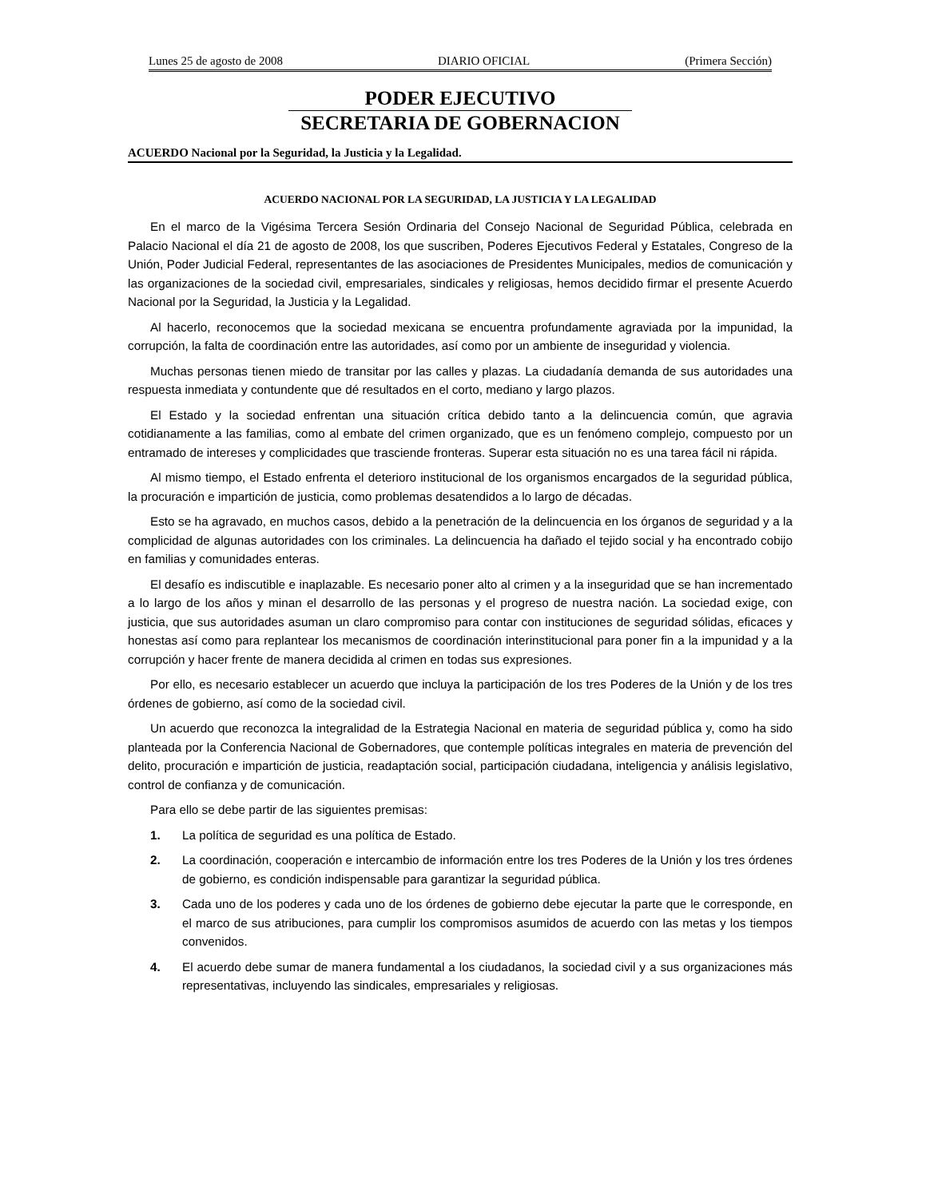Lunes 25 de agosto de 2008 DIARIO OFICIAL (Primera Sección)
PODER EJECUTIVO
SECRETARIA DE GOBERNACION
ACUERDO Nacional por la Seguridad, la Justicia y la Legalidad.
ACUERDO NACIONAL POR LA SEGURIDAD, LA JUSTICIA Y LA LEGALIDAD
En el marco de la Vigésima Tercera Sesión Ordinaria del Consejo Nacional de Seguridad Pública, celebrada en Palacio Nacional el día 21 de agosto de 2008, los que suscriben, Poderes Ejecutivos Federal y Estatales, Congreso de la Unión, Poder Judicial Federal, representantes de las asociaciones de Presidentes Municipales, medios de comunicación y las organizaciones de la sociedad civil, empresariales, sindicales y religiosas, hemos decidido firmar el presente Acuerdo Nacional por la Seguridad, la Justicia y la Legalidad.
Al hacerlo, reconocemos que la sociedad mexicana se encuentra profundamente agraviada por la impunidad, la corrupción, la falta de coordinación entre las autoridades, así como por un ambiente de inseguridad y violencia.
Muchas personas tienen miedo de transitar por las calles y plazas. La ciudadanía demanda de sus autoridades una respuesta inmediata y contundente que dé resultados en el corto, mediano y largo plazos.
El Estado y la sociedad enfrentan una situación crítica debido tanto a la delincuencia común, que agravia cotidianamente a las familias, como al embate del crimen organizado, que es un fenómeno complejo, compuesto por un entramado de intereses y complicidades que trasciende fronteras. Superar esta situación no es una tarea fácil ni rápida.
Al mismo tiempo, el Estado enfrenta el deterioro institucional de los organismos encargados de la seguridad pública, la procuración e impartición de justicia, como problemas desatendidos a lo largo de décadas.
Esto se ha agravado, en muchos casos, debido a la penetración de la delincuencia en los órganos de seguridad y a la complicidad de algunas autoridades con los criminales. La delincuencia ha dañado el tejido social y ha encontrado cobijo en familias y comunidades enteras.
El desafío es indiscutible e inaplazable. Es necesario poner alto al crimen y a la inseguridad que se han incrementado a lo largo de los años y minan el desarrollo de las personas y el progreso de nuestra nación. La sociedad exige, con justicia, que sus autoridades asuman un claro compromiso para contar con instituciones de seguridad sólidas, eficaces y honestas así como para replantear los mecanismos de coordinación interinstitucional para poner fin a la impunidad y a la corrupción y hacer frente de manera decidida al crimen en todas sus expresiones.
Por ello, es necesario establecer un acuerdo que incluya la participación de los tres Poderes de la Unión y de los tres órdenes de gobierno, así como de la sociedad civil.
Un acuerdo que reconozca la integralidad de la Estrategia Nacional en materia de seguridad pública y, como ha sido planteada por la Conferencia Nacional de Gobernadores, que contemple políticas integrales en materia de prevención del delito, procuración e impartición de justicia, readaptación social, participación ciudadana, inteligencia y análisis legislativo, control de confianza y de comunicación.
Para ello se debe partir de las siguientes premisas:
1. La política de seguridad es una política de Estado.
2. La coordinación, cooperación e intercambio de información entre los tres Poderes de la Unión y los tres órdenes de gobierno, es condición indispensable para garantizar la seguridad pública.
3. Cada uno de los poderes y cada uno de los órdenes de gobierno debe ejecutar la parte que le corresponde, en el marco de sus atribuciones, para cumplir los compromisos asumidos de acuerdo con las metas y los tiempos convenidos.
4. El acuerdo debe sumar de manera fundamental a los ciudadanos, la sociedad civil y a sus organizaciones más representativas, incluyendo las sindicales, empresariales y religiosas.